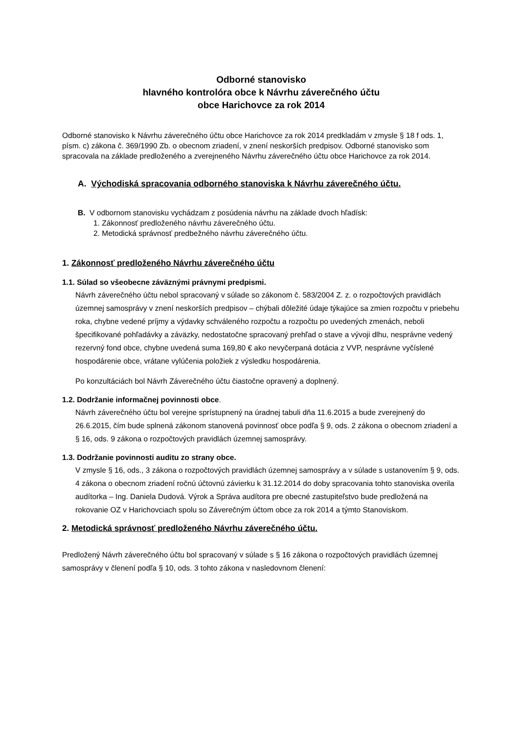Odborné stanovisko
hlavného kontrolóra obce k Návrhu záverečného účtu
obce Harichovce za rok 2014
Odborné stanovisko k Návrhu záverečného účtu obce Harichovce za rok 2014 predkladám v zmysle § 18 f ods. 1, písm. c) zákona č. 369/1990 Zb. o obecnom zriadení, v znení neskorších predpisov. Odborné stanovisko som spracovala na základe predloženého a zverejneného Návrhu záverečného účtu obce Harichovce za rok 2014.
A. Východiská spracovania odborného stanoviska k Návrhu záverečného účtu.
B. V odbornom stanovisku vychádzam z posúdenia návrhu na základe dvoch hľadísk:
1. Zákonnosť predloženého návrhu záverečného účtu.
2. Metodická správnosť predbežného návrhu záverečného účtu.
1. Zákonnosť predloženého Návrhu záverečného účtu
1.1. Súlad so všeobecne záväznými právnymi predpismi.
Návrh záverečného účtu nebol spracovaný v súlade so zákonom č. 583/2004 Z. z. o rozpočtových pravidlách územnej samosprávy v znení neskorších predpisov – chýbali dôležité údaje týkajúce sa zmien rozpočtu v priebehu roka, chybne vedené príjmy a výdavky schváleného rozpočtu a rozpočtu po uvedených zmenách, neboli špecifikované pohľadávky a záväzky, nedostatočne spracovaný prehľad o stave a vývoji dlhu, nesprávne vedený rezervný fond obce, chybne uvedená suma 169,80 € ako nevyčerpaná dotácia z VVP, nesprávne vyčíslené hospodárenie obce, vrátane vylúčenia položiek z výsledku hospodárenia.
Po konzultáciách bol Návrh Záverečného účtu čiastočne opravený a doplnený.
1.2. Dodržanie informačnej povinnosti obce.
Návrh záverečného účtu bol verejne sprístupnený na úradnej tabuli dňa 11.6.2015 a bude zverejnený do 26.6.2015, čím bude splnená zákonom stanovená povinnosť obce podľa § 9, ods. 2 zákona o obecnom zriadení a § 16, ods. 9 zákona o rozpočtových pravidlách územnej samosprávy.
1.3. Dodržanie povinnosti auditu zo strany obce.
V zmysle § 16, ods., 3 zákona o rozpočtových pravidlách územnej samosprávy a v súlade s ustanovením § 9, ods. 4 zákona o obecnom zriadení ročnú účtovnú závierku k 31.12.2014 do doby spracovania tohto stanoviska overila audítorka – Ing. Daniela Dudová. Výrok a Správa audítora pre obecné zastupiteľstvo bude predložená na rokovanie OZ v Harichovciach spolu so Záverečným účtom obce za rok 2014 a týmto Stanoviskom.
2. Metodická správnosť predloženého Návrhu záverečného účtu.
Predložený Návrh záverečného účtu bol spracovaný v súlade s § 16 zákona o rozpočtových pravidlách územnej samosprávy v členení podľa § 10, ods. 3 tohto zákona v nasledovnom členení: